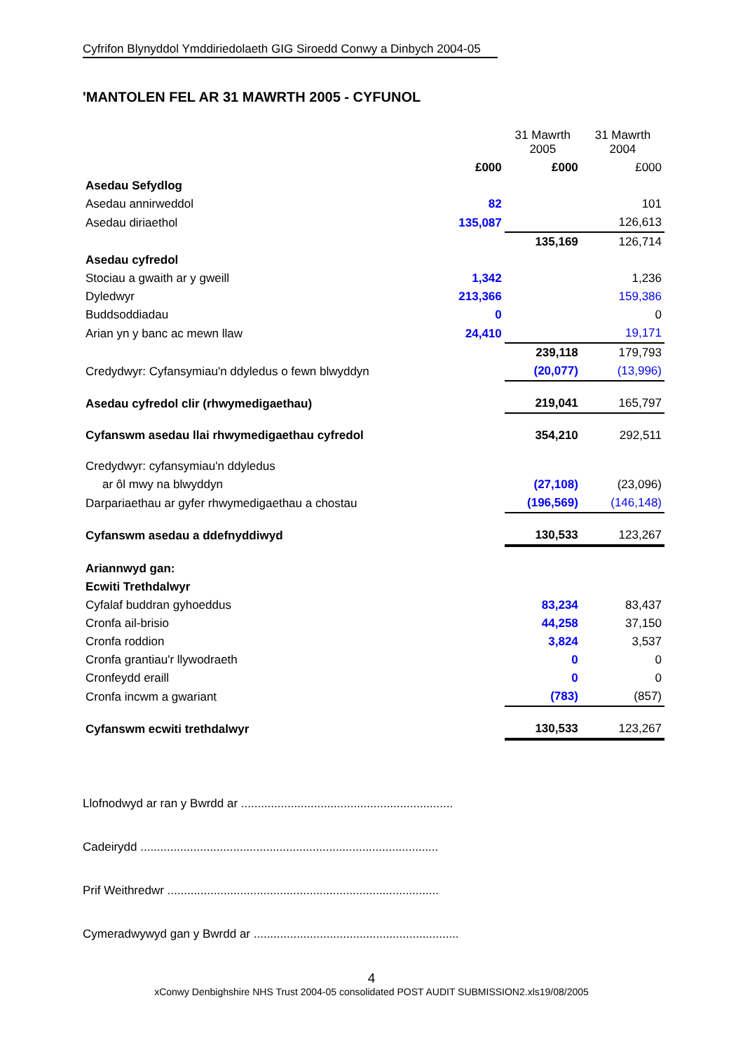Cyfrifon Blynyddol Ymddiriedolaeth GIG Siroedd Conwy a Dinbych 2004-05
'MANTOLEN FEL AR 31 MAWRTH 2005 - CYFUNOL
| | | 31 Mawrth 2005 | 31 Mawrth 2004 |
| | £000 | £000 | £000 |
| Asedau Sefydlog | | | |
| Asedau annirweddol | 82 | | 101 |
| Asedau diriaethol | 135,087 | | 126,613 |
| | | 135,169 | 126,714 |
| Asedau cyfredol | | | |
| Stociau a gwaith ar y gweill | 1,342 | | 1,236 |
| Dyledwyr | 213,366 | | 159,386 |
| Buddsoddiadau | 0 | | 0 |
| Arian yn y banc ac mewn llaw | 24,410 | | 19,171 |
| | | 239,118 | 179,793 |
| Credydwyr: Cyfansymiau'n ddyledus o fewn blwyddyn | | (20,077) | (13,996) |
| Asedau cyfredol clir (rhwymedigaethau) | | 219,041 | 165,797 |
| Cyfanswm asedau llai rhwymedigaethau cyfredol | | 354,210 | 292,511 |
| Credydwyr: cyfansymiau'n ddyledus | | | |
| ar ôl mwy na blwyddyn | | (27,108) | (23,096) |
| Darpariaethau ar gyfer rhwymedigaethau a chostau | | (196,569) | (146,148) |
| Cyfanswm asedau a ddefnyddiwyd | | 130,533 | 123,267 |
| Ariannwyd gan: | | | |
| Ecwiti Trethdalwyr | | | |
| Cyfalaf buddran gyhoeddus | | 83,234 | 83,437 |
| Cronfa ail-brisio | | 44,258 | 37,150 |
| Cronfa roddion | | 3,824 | 3,537 |
| Cronfa grantiau'r llywodraeth | | 0 | 0 |
| Cronfeydd eraill | | 0 | 0 |
| Cronfa incwm a gwariant | | (783) | (857) |
| Cyfanswm ecwiti trethdalwyr | | 130,533 | 123,267 |
Llofnodwyd ar ran y Bwrdd ar ................................................................
Cadeirydd ..........................................................................................
Prif Weithredwr ..................................................................................
Cymeradwywyd gan y Bwrdd ar ..............................................................
4
xConwy Denbighshire NHS Trust 2004-05 consolidated POST AUDIT SUBMISSION2.xls19/08/2005